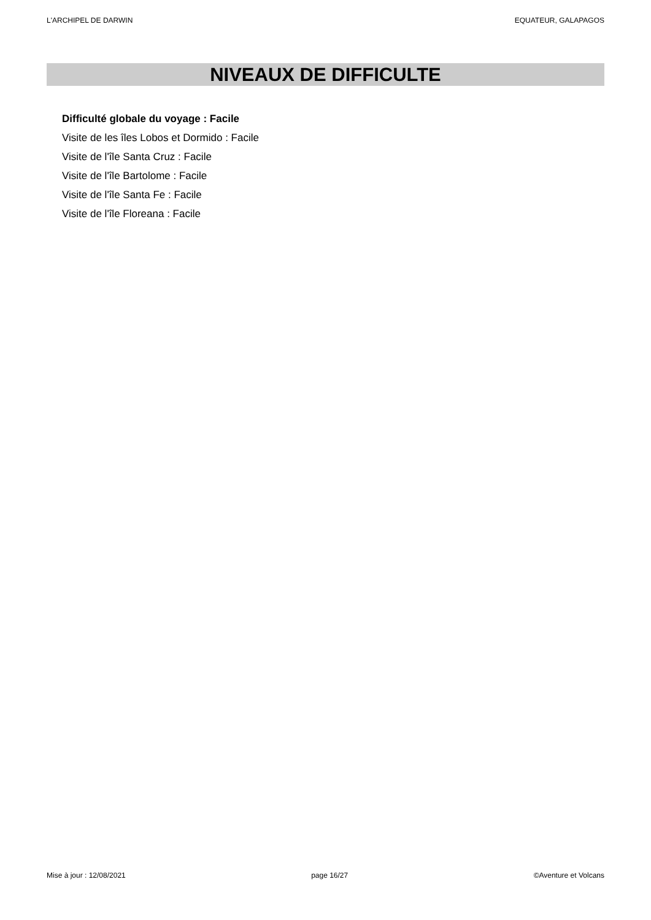L'ARCHIPEL DE DARWIN EQUATEUR, GALAPAGOS
NIVEAUX DE DIFFICULTE
Difficulté globale du voyage : Facile
Visite de les îles Lobos et Dormido : Facile
Visite de l'île Santa Cruz : Facile
Visite de l'île Bartolome : Facile
Visite de l'île Santa Fe : Facile
Visite de l'île Floreana : Facile
Mise à jour : 12/08/2021 page 16/27 ©Aventure et Volcans